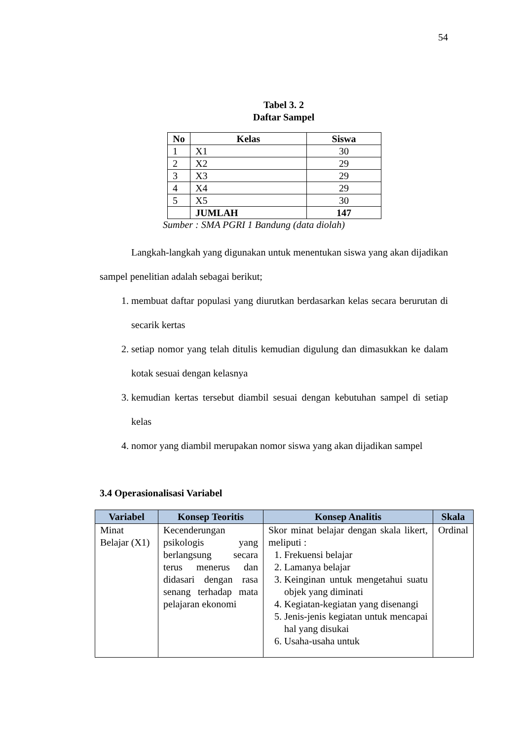54
Tabel 3. 2
Daftar Sampel
| No | Kelas | Siswa |
| --- | --- | --- |
| 1 | X1 | 30 |
| 2 | X2 | 29 |
| 3 | X3 | 29 |
| 4 | X4 | 29 |
| 5 | X5 | 30 |
| | JUMLAH | 147 |
Sumber : SMA PGRI 1 Bandung (data diolah)
Langkah-langkah yang digunakan untuk menentukan siswa yang akan dijadikan sampel penelitian adalah sebagai berikut;
1. membuat daftar populasi yang diurutkan berdasarkan kelas secara berurutan di secarik kertas
2. setiap nomor yang telah ditulis kemudian digulung dan dimasukkan ke dalam kotak sesuai dengan kelasnya
3. kemudian kertas tersebut diambil sesuai dengan kebutuhan sampel di setiap kelas
4. nomor yang diambil merupakan nomor siswa yang akan dijadikan sampel
3.4 Operasionalisasi Variabel
| Variabel | Konsep Teoritis | Konsep Analitis | Skala |
| --- | --- | --- | --- |
| Minat Belajar (X1) | Kecenderungan psikologis yang berlangsung secara terus menerus dan didasari dengan rasa senang terhadap mata pelajaran ekonomi | Skor minat belajar dengan skala likert, meliputi : 1. Frekuensi belajar 2. Lamanya belajar 3. Keinginan untuk mengetahui suatu objek yang diminati 4. Kegiatan-kegiatan yang disenangi 5. Jenis-jenis kegiatan untuk mencapai hal yang disukai 6. Usaha-usaha untuk | Ordinal |